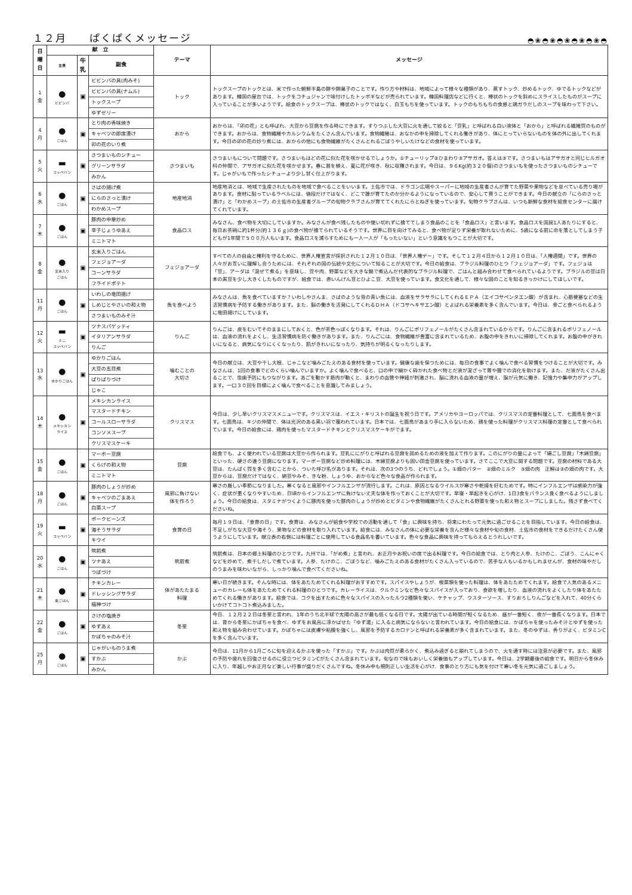１２月　　ぱくぱくメッセージ
◓❀◓❀◓❀◓❀◓❀◓
| 日 曜日 | 献 立 | | | テーマ | メッセージ |
| --- | --- | --- | --- | --- | --- |
| | 主食 | 牛乳 | 副食 | | |
| 1 金 | ● ビビンバ | ▣ | ビビンバの具(肉みそ) ビビンバの具(ナムル) トックスープ ゆずゼリー | トック | トックスープのトックとは、米で作った朝鮮半島の餅や餅菓子のことです。作り方や材料は、地域によって様々な種類があり、蒸すトック、炒めるトック、ゆでるトックなどがあります。韓国の屋台では、トックをコチュジャンで味付けしたトッポギなどが売られています。韓国料理店などに行くと、棒状のトックを斜めにスライスしたものがスープに入っていることが多いようです。給食のトックスープは、棒状のトックではなく、白玉もちを使っています。トックのもちもちの食感と鶏ガラだしのスープを味わって下さい。 |
| 4 月 | ● ごはん | ▣ | とり肉の香味焼き キャベツの即席漬け 卯の花のいり煮 | おから | おからは、「卯の花」とも呼ばれ、大豆から豆腐を作る時にできます。すりつぶした大豆に火を通して絞ると「豆乳」と呼ばれる白い液体と「おから」と呼ばれる繊維質のものができます。おからは、食物繊維やカルシウムをたくさん含んでいます。食物繊維は、おなかの中を掃除してくれる働きがあり、体にとっていらないものを体の外に出してくれます。今日の卯の花の炒り煮には、おからの他にも食物繊維がたくさんとれるごぼうやしいたけなどの食材を使っています。 |
| 5 火 | ▬ コッペパン | ▣ | さつまいものシチュー グリーンサラダ みかん | さつまいも | さつまいもについて問題です。さつまいもはどの花に似た花を咲かせるでしょうか。①チューリップ②ひまわり③アサガオ。答えは③です。さつまいもはアサガオと同じヒルガオ科の仲間で、アサガオに似た花を咲かせます。春に苗を植え、夏に花が咲き、秋に収穫されます。今日は、９６Kg(約３２０個)のさつまいもを使ったさつまいものシチューです。じゃがいもで作ったシチューより少し甘く仕上がります。 |
| 6 水 | ● ごはん | ▣ | さばの揚げ煮 にらのさっと漬け わかめスープ | 地産地消 | 地産地消とは、地域で生産されたものを地域で食べることをいいます。土佐市では、ドラゴン広場やスーパーに地域の生産者さんが育てた野菜や果物などを並べている売り場があります。食材に貼っているラベルには、値段だけではなく、どこで誰が育てたのか分かるようになっているので、安心して買うことができます。今日の献立の「にらのさっと漬け」と「わかめスープ」の土佐市の生産者グループの旬物クラブさんが育ててくれたにらとねぎを使っています。旬物クラブさんは、いつも新鮮な食材を給食センターに届けてくれています。 |
| 7 木 | ● ごはん | ▣ | 豚肉の中華炒め 辛子じょうゆあえ ミニトマト | 食品ロス | みなさん、食べ物を大切にしていますか。みなさんが食べ残したものや使い切れずに捨ててしまう食品のことを「食品ロス」と言います。食品ロスを国民1人あたりにすると、毎日お茶碗に約1杯分(約１３６ｇ)の食べ物が捨てられているそうです。世界に目を向けてみると、食べ物が足りず栄養が取れないために、5歳になる前に命を落としてしまう子どもが1年間で５００万人もいます。食品ロスを減らすためにも一人一人が「もったいない」という意識をもつことが大切です。 |
| 8 金 | ● 玄米入り ごはん | ▣ | 玄米入りごはん フェジョアーダ コーンサラダ フライドポテト | フェジョアーダ | すべての人の自由と権利を守るために、世界人権宣言が採択された１２月１０日は、「世界人権デー」です。そして１２月４日から１２月１０日は、「人権週間」です。世界の人々がお互いに理解し合うためには、それぞれの国の伝統や文化について知ることが大切です。今日の給食は、ブラジル料理のひとつ「フェジョアーダ」です。フェジョは「豆」、アーダは「混ぜて煮る」を意味し、豆や肉、野菜などを大きな鍋で煮込んだ代表的なブラジル料理で、ごはんと組み合わせて食べられているようです。ブラジルの豆は日本の黒豆を少し大きくしたものですが、給食では、赤いんげん豆とひよこ豆、大豆を使っています。食文化を通して、様々な国のことを知るきっかけにしてほしいです。 |
| 11 月 | ● ごはん | ▣ | いわしの竜田揚げ しめじとやさいの和え物 さつまいものみそ汁 | 魚を食べよう | みなさんは、魚を食べていますか？いわしやさんま、さばのような背の青い魚には、血液をサラサラにしてくれるＥＰＡ（エイコサペンタエン酸）が含まれ、心筋梗塞などの生活習慣病を予防する働きがあります。また、脳の働きを活発にしてくれるＤＨＡ（ドコサヘキサエン酸）とよばれる栄養素を多く含んでいます。今日は、骨ごと食べられるように竜田揚げにしています。 |
| 12 火 | ▬ ミニ コッペパン | ▣ | ツナスパゲッティ イタリアンサラダ りんご | りんご | りんごは、皮をむいてそのままにしておくと、色が茶色っぽくなります。それは、りんごにポリフェノールがたくさん含まれているからです。りんごに含まれるポリフェノールは、血液の流れをよくし、生活習慣病を防ぐ働きがあります。また、りんごには、食物繊維が豊富に含まれているため、お腹の中をきれいに掃除してくれます。お腹の中がきれいになると、病気になりにくくなったり、肌がきれいになったり、気持ちが明るくなったりします。 |
| 13 水 | ● ゆかりごはん | ▣ | ゆかりごはん 大豆の五目煮 ぱりぱりづけ じゃこ | 噛むことの 大切さ | 今日の献立は、大豆や干し大根、じゃこなど噛みごたえのある食材を使っています。健康な歯を保つためには、毎日の食事でよく噛んで食べる習慣をつけることが大切です。みなさんは、1回の食事でどのくらい噛んでいますか。よく噛んで食べると、口の中で細かく砕かれた食べ物とだ液が混ざって胃や腸での消化を助けます。また、だ液がたくさん出ることで、虫歯予防にもつながります。あごを動かす筋肉が動くと、まわりの血管や神経が刺激され、脳に流れる血液の量が増え、脳が元気に働き、記憶力や集中力がアップします。一口３０回を目標によく噛んで食べることを意識してみましょう。 |
| 14 木 | ● メキシカン ライス | ▣ | メキシカンライス マスタードチキン コールスローサラダ コンソメスープ クリスマスケーキ | クリスマス | 今日は、少し早いクリスマスメニューです。クリスマスは、イエス・キリストの誕生を祝う日です。アメリカやヨーロッパでは、クリスマスの定番料理として、七面鳥を食べます。七面鳥は、キジの仲間で、体は光沢のある黒い羽で覆われています。日本では、七面鳥があまり手に入らないため、鶏を使った料理がクリスマス料理の定番として食べられています。今日の給食には、鶏肉を使ったマスタードチキンとクリスマスケーキがでます。 |
| 15 金 | ● ごはん | ▣ | マーボー豆腐 くらげの和え物 ミニトマト | 豆腐 | 給食でも、よく使われている豆腐は大豆から作られます。豆乳ににがりと呼ばれる豆腐を固めるための液を加えて作ります。このにがりの量によって「絹ごし豆腐」「木綿豆腐」といった、硬さの違う豆腐になります。マーボー豆腐など炒め料理には、木綿豆腐よりも固い田舎豆腐を使っています。さてここで大豆に関する問題です。豆腐の材料である大豆は、たんぱく質を多く含むことから、ついた呼び名があります。それは、次の3つのうち、どれでしょう。①畑のバター ②畑のミルク ③畑の肉 正解は③の畑の肉です。大豆からは、豆腐だけではなく、納豆やみそ、きな粉、しょうゆ、おからなど色々な食品が作られます。 |
| 18 月 | ● ごはん | ▣ | 豚肉のしょうが炒め キャベツのごまあえ 白菜スープ | 風邪に負けない 体を作ろう | 寒さの厳しい季節になりました。寒くなると風邪やインフルエンザが流行します。これは、原因となるウイルスが寒さや乾燥を好むためです。特にインフルエンザは感染力が強く、症状が重くなりやすいため、日頃からインフルエンザに負けない丈夫な体を作っておくことが大切です。早寝・早起きを心がけ、1日3食をバランス良く食べるようにしましょう。今日の給食は、スタミナがつくように豚肉を使った豚肉のしょうが炒めとビタミンや食物繊維がたくさんとれる野菜を使った和え物とスープにしました。残さず食べてくださいね。 |
| 19 火 | ▬ コッペパン | ▣ | ポークビーンズ 海そうサラダ キウイ | 食育の日 | 毎月１９日は、「食育の日」です。食育は、みなさんが給食や学校での活動を通して「食」に興味を持ち、将来にわたって元気に過ごせることを目指しています。今日の給食は、不足しがちな大豆や海そう、果物などの食材を取り入れています。給食には、みなさんの体に必要な栄養を含んだ様々な食材や旬の食材、土佐市の食材をできるだけたくさん使うようにしています。献立表の右側には料理ごとに使用している食品名を書いています。色々な食品に興味を持ってもらえるとうれしいです。 |
| 20 水 | ● ごはん | ▣ | 筑前煮 ツナあえ つぼづけ | 筑前煮 | 筑前煮は、日本の郷土料理のひとつです。九州では、「がめ煮」と言われ、お正月やお祝いの席で出る料理です。今日の給食では、とり肉と人参、たけのこ、ごぼう、こんにゃくなどを炒めて、煮干しだしで煮ています。人参、たけのこ、ごぼうなど、噛みごたえのある食材がたくさん入っているので、苦手な人もいるかもしれませんが、食材の味やだしのうまみを味わいながら、しっかり噛んで食べてくださいね。 |
| 21 木 | ● 麦ごはん | ▣ | チキンカレー ドレッシングサラダ 福神づけ | 体があたたまる 料理 | 寒い日が続きます。そんな時には、体をあたためてくれる料理がおすすめです。スパイスやしょうが、根菜類を使った料理は、体をあたためてくれます。給食で人気のあるメニューのカレーも体をあたためてくれる料理のひとつです。カレーライスは、クルクミンなど色々なスパイスが入っており、食欲を増したり、血液の流れをよくしたり体をあたためてくれる働きがあります。給食では、コクを出すために色々なスパイスの入ったルウ2種類を使い、ケチャップ、ウスターソース、すりおろしりんごなどを入れて、40分くらいかけてコトコト煮込みました。 |
| 22 金 | ● ごはん | ▣ | さけの塩焼き ゆずあえ かぼちゃのみそ汁 | 冬至 | 今日、１２月２２日は冬至と言われ、1年のうち北半球で太陽の高さが最も低くなる日です。太陽が出ている時間が短くなるため、昼が一番短く、夜が一番長くなります。日本では、昔から冬至にかぼちゃを食べ、ゆずをお風呂に浮かばせた「ゆず湯」に入ると病気にならないと言われています。今日の給食には、かぼちゃを使ったみそ汁とゆずを使った和え物を組み合わせています。かぼちゃには皮膚や粘膜を強くし、風邪を予防するカロテンと呼ばれる栄養素が多く含まれています。また、冬のゆずは、香りがよく、ビタミンCを多く含んでいます。 |
| 25 月 | ● ごはん | ▣ | じゃがいものうま煮 すかぶ みかん | かぶ | 今日は、11月から1月ごろに旬を迎えるかぶを使った「すかぶ」です。かぶは肉質が柔らかく、煮込み過ぎると崩れてしまうので、火を通す時には注意が必要です。また、風邪の予防や疲れを回復させるのに役立つビタミンCがたくさん含まれています。旬なので味もおいしく栄養価もアップしています。今日は、2学期最後の給食です。明日から冬休みに入り、年越しやお正月など楽しい行事が盛りだくさんですね。冬休み中も規則正しい生活を心がけ、食事のとり方にも気を付けて寒い冬を元気に過ごしましょう。 |